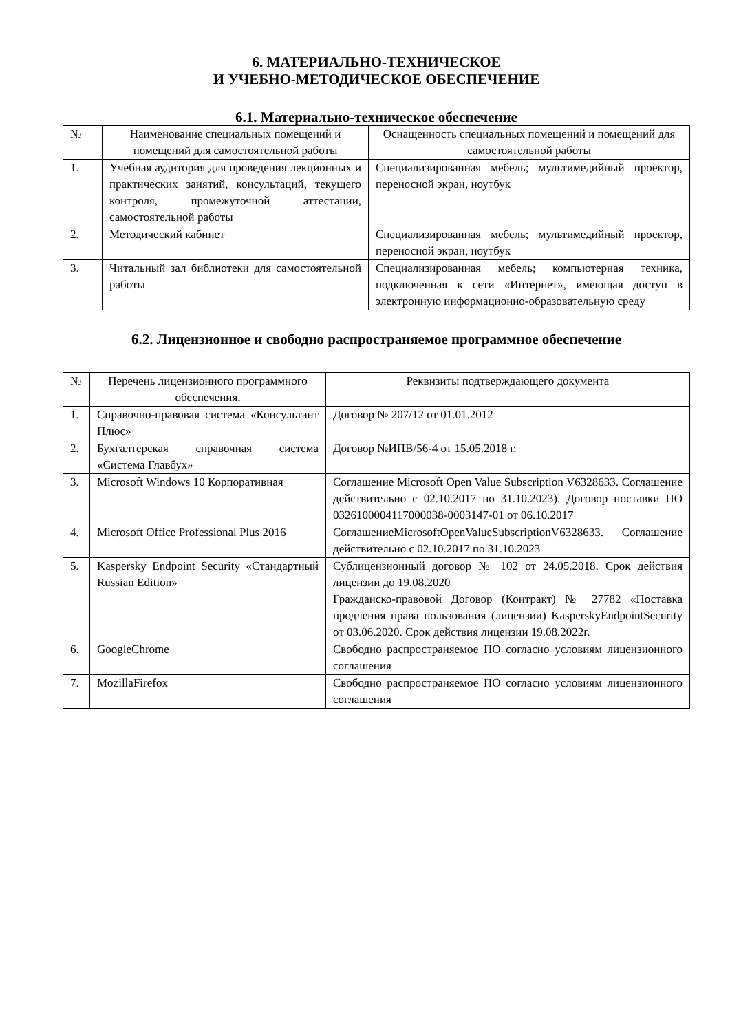6. МАТЕРИАЛЬНО-ТЕХНИЧЕСКОЕ
И УЧЕБНО-МЕТОДИЧЕСКОЕ ОБЕСПЕЧЕНИЕ
6.1. Материально-техническое обеспечение
| № | Наименование специальных помещений и помещений для самостоятельной работы | Оснащенность специальных помещений и помещений для самостоятельной работы |
| --- | --- | --- |
| 1. | Учебная аудитория для проведения лекционных и практических занятий, консультаций, текущего контроля, промежуточной аттестации, самостоятельной работы | Специализированная мебель; мультимедийный проектор, переносной экран, ноутбук |
| 2. | Методический кабинет | Специализированная мебель; мультимедийный проектор, переносной экран, ноутбук |
| 3. | Читальный зал библиотеки для самостоятельной работы | Специализированная мебель; компьютерная техника, подключенная к сети «Интернет», имеющая доступ в электронную информационно-образовательную среду |
6.2. Лицензионное и свободно распространяемое программное обеспечение
| № | Перечень лицензионного программного обеспечения. | Реквизиты подтверждающего документа |
| --- | --- | --- |
| 1. | Справочно-правовая система «Консультант Плюс» | Договор № 207/12 от 01.01.2012 |
| 2. | Бухгалтерская справочная система «Система Главбух» | Договор №ИПВ/56-4 от 15.05.2018 г. |
| 3. | Microsoft Windows 10 Корпоративная | Соглашение Microsoft Open Value Subscription V6328633. Соглашение действительно с 02.10.2017 по 31.10.2023). Договор поставки ПО 0326100004117000038-0003147-01 от 06.10.2017 |
| 4. | Microsoft Office Professional Plus 2016 | СоглашениеMicrosoftOpenValueSubscriptionV6328633. Соглашение действительно с 02.10.2017 по 31.10.2023 |
| 5. | Kaspersky Endpoint Security «Стандартный Russian Edition» | Сублицензионный договор № 102 от 24.05.2018. Срок действия лицензии до 19.08.2020 Гражданско-правовой Договор (Контракт) № 27782 «Поставка продления права пользования (лицензии) KasperskyEndpointSecurity от 03.06.2020. Срок действия лицензии 19.08.2022г. |
| 6. | GoogleChrome | Свободно распространяемое ПО согласно условиям лицензионного соглашения |
| 7. | MozillaFirefox | Свободно распространяемое ПО согласно условиям лицензионного соглашения |